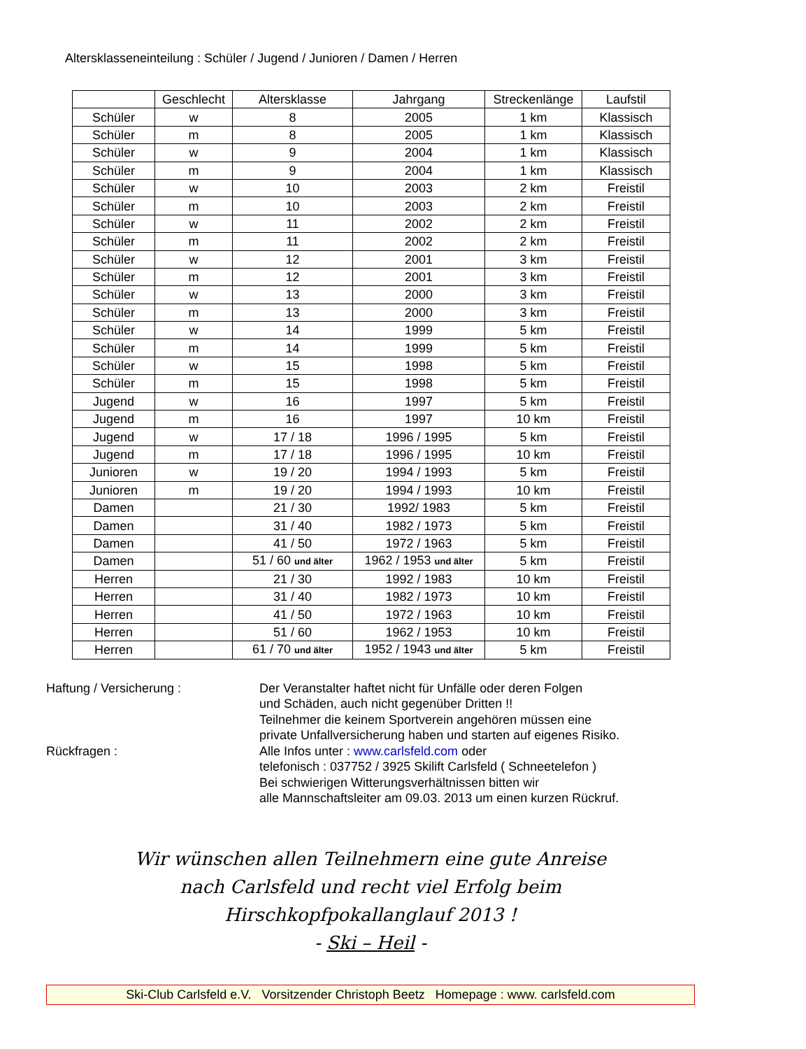Altersklasseneinteilung : Schüler / Jugend / Junioren / Damen / Herren
| | Geschlecht | Altersklasse | Jahrgang | Streckenlänge | Laufstil |
| --- | --- | --- | --- | --- | --- |
| Schüler | w | 8 | 2005 | 1 km | Klassisch |
| Schüler | m | 8 | 2005 | 1 km | Klassisch |
| Schüler | w | 9 | 2004 | 1 km | Klassisch |
| Schüler | m | 9 | 2004 | 1 km | Klassisch |
| Schüler | w | 10 | 2003 | 2 km | Freistil |
| Schüler | m | 10 | 2003 | 2 km | Freistil |
| Schüler | w | 11 | 2002 | 2 km | Freistil |
| Schüler | m | 11 | 2002 | 2 km | Freistil |
| Schüler | w | 12 | 2001 | 3 km | Freistil |
| Schüler | m | 12 | 2001 | 3 km | Freistil |
| Schüler | w | 13 | 2000 | 3 km | Freistil |
| Schüler | m | 13 | 2000 | 3 km | Freistil |
| Schüler | w | 14 | 1999 | 5 km | Freistil |
| Schüler | m | 14 | 1999 | 5 km | Freistil |
| Schüler | w | 15 | 1998 | 5 km | Freistil |
| Schüler | m | 15 | 1998 | 5 km | Freistil |
| Jugend | w | 16 | 1997 | 5 km | Freistil |
| Jugend | m | 16 | 1997 | 10 km | Freistil |
| Jugend | w | 17 / 18 | 1996 / 1995 | 5 km | Freistil |
| Jugend | m | 17 / 18 | 1996 / 1995 | 10 km | Freistil |
| Junioren | w | 19 / 20 | 1994 / 1993 | 5 km | Freistil |
| Junioren | m | 19 / 20 | 1994 / 1993 | 10 km | Freistil |
| Damen | | 21 / 30 | 1992/ 1983 | 5 km | Freistil |
| Damen | | 31 / 40 | 1982 / 1973 | 5 km | Freistil |
| Damen | | 41 / 50 | 1972 / 1963 | 5 km | Freistil |
| Damen | | 51 / 60 und älter | 1962 / 1953 und älter | 5 km | Freistil |
| Herren | | 21 / 30 | 1992 / 1983 | 10 km | Freistil |
| Herren | | 31 / 40 | 1982 / 1973 | 10 km | Freistil |
| Herren | | 41 / 50 | 1972 / 1963 | 10 km | Freistil |
| Herren | | 51 / 60 | 1962 / 1953 | 10 km | Freistil |
| Herren | | 61 / 70 und älter | 1952 / 1943 und älter | 5 km | Freistil |
Haftung / Versicherung : Der Veranstalter haftet nicht für Unfälle oder deren Folgen
und Schäden, auch nicht gegenüber Dritten !!
Teilnehmer die keinem Sportverein angehören müssen eine
private Unfallversicherung haben und starten auf eigenes Risiko.
Rückfragen : Alle Infos unter : www.carlsfeld.com oder
telefonisch : 037752 / 3925 Skilift Carlsfeld ( Schneetelefon )
Bei schwierigen Witterungsverhältnissen bitten wir
alle Mannschaftsleiter am 09.03. 2013 um einen kurzen Rückruf.
Wir wünschen allen Teilnehmern eine gute Anreise
nach Carlsfeld und recht viel Erfolg beim
Hirschkopfpokallanglauf 2013 !
- Ski – Heil -
Ski-Club Carlsfeld e.V. Vorsitzender Christoph Beetz Homepage : www. carlsfeld.com